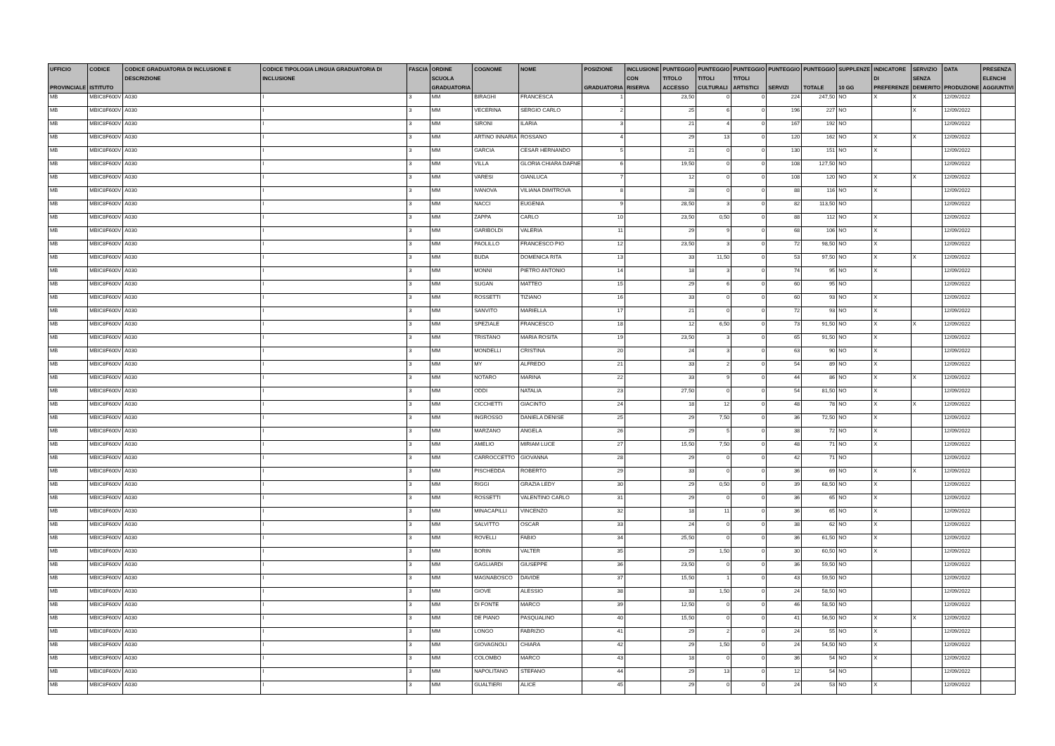| UFFICIO PROVINCIALE | CODICE ISTITUTO | CODICE GRADUATORIA DI INCLUSIONE E DESCRIZIONE | CODICE TIPOLOGIA LINGUA GRADUATORIA DI INCLUSIONE | FASCIA | ORDINE SCUOLA GRADUATORIA | COGNOME | NOME | POSIZIONE GRADUATORIA | INCLUSIONE CON RISERVA | PUNTEGGIO TITOLO ACCESSO | PUNTEGGIO TITOLI CULTURALI | PUNTEGGIO TITOLI ARTISTICI | PUNTEGGIO SERVIZI | PUNTEGGIO TOTALE | SUPPLENZE 10 GG | INDICATORE DI PREFERENZE | SERVIZIO SENZA DEMERITO | DATA PRODUZIONE | PRESENZA ELENCHI AGGIUNTIVI |
| --- | --- | --- | --- | --- | --- | --- | --- | --- | --- | --- | --- | --- | --- | --- | --- | --- | --- | --- | --- |
| MB | MBIC8F600V | A030 | I | 3 | MM | BIRAGHI | FRANCESCA | 1 | | 23,50 | 0 | 0 | 224 | 247,50 | NO | X | X | 12/09/2022 | |
| MB | MBIC8F600V | A030 | I | 3 | MM | VECERINA | SERGIO CARLO | 2 | | 25 | 6 | 0 | 196 | 227 | NO | | X | 12/09/2022 | |
| MB | MBIC8F600V | A030 | I | 3 | MM | SIRONI | ILARIA | 3 | | 21 | 4 | 0 | 167 | 192 | NO | | | 12/09/2022 | |
| MB | MBIC8F600V | A030 | I | 3 | MM | ARTINO INNARIA | ROSSANO | 4 | | 29 | 13 | 0 | 120 | 162 | NO | X | X | 12/09/2022 | |
| MB | MBIC8F600V | A030 | I | 3 | MM | GARCIA | CESAR HERNANDO | 5 | | 21 | 0 | 0 | 130 | 151 | NO | X | | 12/09/2022 | |
| MB | MBIC8F600V | A030 | I | 3 | MM | VILLA | GLORIA CHIARA DAFNE | 6 | | 19,50 | 0 | 0 | 108 | 127,50 | NO | | | 12/09/2022 | |
| MB | MBIC8F600V | A030 | I | 3 | MM | VARESI | GIANLUCA | 7 | | 12 | 0 | 0 | 108 | 120 | NO | X | X | 12/09/2022 | |
| MB | MBIC8F600V | A030 | I | 3 | MM | IVANOVA | VILIANA DIMITROVA | 8 | | 28 | 0 | 0 | 88 | 116 | NO | X | | 12/09/2022 | |
| MB | MBIC8F600V | A030 | I | 3 | MM | NACCI | EUGENIA | 9 | | 28,50 | 3 | 0 | 82 | 113,50 | NO | | | 12/09/2022 | |
| MB | MBIC8F600V | A030 | I | 3 | MM | ZAPPA | CARLO | 10 | | 23,50 | 0,50 | 0 | 88 | 112 | NO | X | | 12/09/2022 | |
| MB | MBIC8F600V | A030 | I | 3 | MM | GARIBOLDI | VALERIA | 11 | | 29 | 9 | 0 | 68 | 106 | NO | X | | 12/09/2022 | |
| MB | MBIC8F600V | A030 | I | 3 | MM | PAOLILLO | FRANCESCO PIO | 12 | | 23,50 | 3 | 0 | 72 | 98,50 | NO | X | | 12/09/2022 | |
| MB | MBIC8F600V | A030 | I | 3 | MM | BUDA | DOMENICA RITA | 13 | | 33 | 11,50 | 0 | 53 | 97,50 | NO | X | X | 12/09/2022 | |
| MB | MBIC8F600V | A030 | I | 3 | MM | MONNI | PIETRO ANTONIO | 14 | | 18 | 3 | 0 | 74 | 95 | NO | X | | 12/09/2022 | |
| MB | MBIC8F600V | A030 | I | 3 | MM | SUGAN | MATTEO | 15 | | 29 | 6 | 0 | 60 | 95 | NO | | | 12/09/2022 | |
| MB | MBIC8F600V | A030 | I | 3 | MM | ROSSETTI | TIZIANO | 16 | | 33 | 0 | 0 | 60 | 93 | NO | X | | 12/09/2022 | |
| MB | MBIC8F600V | A030 | I | 3 | MM | SANVITO | MARIELLA | 17 | | 21 | 0 | 0 | 72 | 93 | NO | X | | 12/09/2022 | |
| MB | MBIC8F600V | A030 | I | 3 | MM | SPEZIALE | FRANCESCO | 18 | | 12 | 6,50 | 0 | 73 | 91,50 | NO | X | X | 12/09/2022 | |
| MB | MBIC8F600V | A030 | I | 3 | MM | TRISTANO | MARIA ROSITA | 19 | | 23,50 | 3 | 0 | 65 | 91,50 | NO | X | | 12/09/2022 | |
| MB | MBIC8F600V | A030 | I | 3 | MM | MONDELLI | CRISTINA | 20 | | 24 | 3 | 0 | 63 | 90 | NO | X | | 12/09/2022 | |
| MB | MBIC8F600V | A030 | I | 3 | MM | MY | ALFREDO | 21 | | 33 | 2 | 0 | 54 | 89 | NO | X | | 12/09/2022 | |
| MB | MBIC8F600V | A030 | I | 3 | MM | NOTARO | MARINA | 22 | | 33 | 9 | 0 | 44 | 86 | NO | X | X | 12/09/2022 | |
| MB | MBIC8F600V | A030 | I | 3 | MM | ODDI | NATALIA | 23 | | 27,50 | 0 | 0 | 54 | 81,50 | NO | X | | 12/09/2022 | |
| MB | MBIC8F600V | A030 | I | 3 | MM | CICCHETTI | GIACINTO | 24 | | 18 | 12 | 0 | 48 | 78 | NO | X | X | 12/09/2022 | |
| MB | MBIC8F600V | A030 | I | 3 | MM | INGROSSO | DANIELA DENISE | 25 | | 29 | 7,50 | 0 | 36 | 72,50 | NO | X | | 12/09/2022 | |
| MB | MBIC8F600V | A030 | I | 3 | MM | MARZANO | ANGELA | 26 | | 29 | 5 | 0 | 38 | 72 | NO | X | | 12/09/2022 | |
| MB | MBIC8F600V | A030 | I | 3 | MM | AMELIO | MIRIAM LUCE | 27 | | 15,50 | 7,50 | 0 | 48 | 71 | NO | X | | 12/09/2022 | |
| MB | MBIC8F600V | A030 | I | 3 | MM | CARROCCETTO | GIOVANNA | 28 | | 29 | 0 | 0 | 42 | 71 | NO | | | 12/09/2022 | |
| MB | MBIC8F600V | A030 | I | 3 | MM | PISCHEDDA | ROBERTO | 29 | | 33 | 0 | 0 | 36 | 69 | NO | X | X | 12/09/2022 | |
| MB | MBIC8F600V | A030 | I | 3 | MM | RIGGI | GRAZIA LEDY | 30 | | 29 | 0,50 | 0 | 39 | 68,50 | NO | X | | 12/09/2022 | |
| MB | MBIC8F600V | A030 | I | 3 | MM | ROSSETTI | VALENTINO CARLO | 31 | | 29 | 0 | 0 | 36 | 65 | NO | X | | 12/09/2022 | |
| MB | MBIC8F600V | A030 | I | 3 | MM | MINACAPILLI | VINCENZO | 32 | | 18 | 11 | 0 | 36 | 65 | NO | X | | 12/09/2022 | |
| MB | MBIC8F600V | A030 | I | 3 | MM | SALVITTO | OSCAR | 33 | | 24 | 0 | 0 | 38 | 62 | NO | X | | 12/09/2022 | |
| MB | MBIC8F600V | A030 | I | 3 | MM | ROVELLI | FABIO | 34 | | 25,50 | 0 | 0 | 36 | 61,50 | NO | X | | 12/09/2022 | |
| MB | MBIC8F600V | A030 | I | 3 | MM | BORIN | VALTER | 35 | | 29 | 1,50 | 0 | 30 | 60,50 | NO | X | | 12/09/2022 | |
| MB | MBIC8F600V | A030 | I | 3 | MM | GAGLIARDI | GIUSEPPE | 36 | | 23,50 | 0 | 0 | 36 | 59,50 | NO | | | 12/09/2022 | |
| MB | MBIC8F600V | A030 | I | 3 | MM | MAGNABOSCO | DAVIDE | 37 | | 15,50 | 1 | 0 | 43 | 59,50 | NO | | | 12/09/2022 | |
| MB | MBIC8F600V | A030 | I | 3 | MM | GIOVE | ALESSIO | 38 | | 33 | 1,50 | 0 | 24 | 58,50 | NO | | | 12/09/2022 | |
| MB | MBIC8F600V | A030 | I | 3 | MM | DI FONTE | MARCO | 39 | | 12,50 | 0 | 0 | 46 | 58,50 | NO | | | 12/09/2022 | |
| MB | MBIC8F600V | A030 | I | 3 | MM | DE PIANO | PASQUALINO | 40 | | 15,50 | 0 | 0 | 41 | 56,50 | NO | X | X | 12/09/2022 | |
| MB | MBIC8F600V | A030 | I | 3 | MM | LONGO | FABRIZIO | 41 | | 29 | 2 | 0 | 24 | 55 | NO | X | | 12/09/2022 | |
| MB | MBIC8F600V | A030 | I | 3 | MM | GIOVAGNOLI | CHIARA | 42 | | 29 | 1,50 | 0 | 24 | 54,50 | NO | X | | 12/09/2022 | |
| MB | MBIC8F600V | A030 | I | 3 | MM | COLOMBO | MARCO | 43 | | 18 | 0 | 0 | 36 | 54 | NO | X | | 12/09/2022 | |
| MB | MBIC8F600V | A030 | I | 3 | MM | NAPOLITANO | STEFANO | 44 | | 29 | 13 | 0 | 12 | 54 | NO | | | 12/09/2022 | |
| MB | MBIC8F600V | A030 | I | 3 | MM | GUALTIERI | ALICE | 45 | | 29 | 0 | 0 | 24 | 53 | NO | X | | 12/09/2022 | |